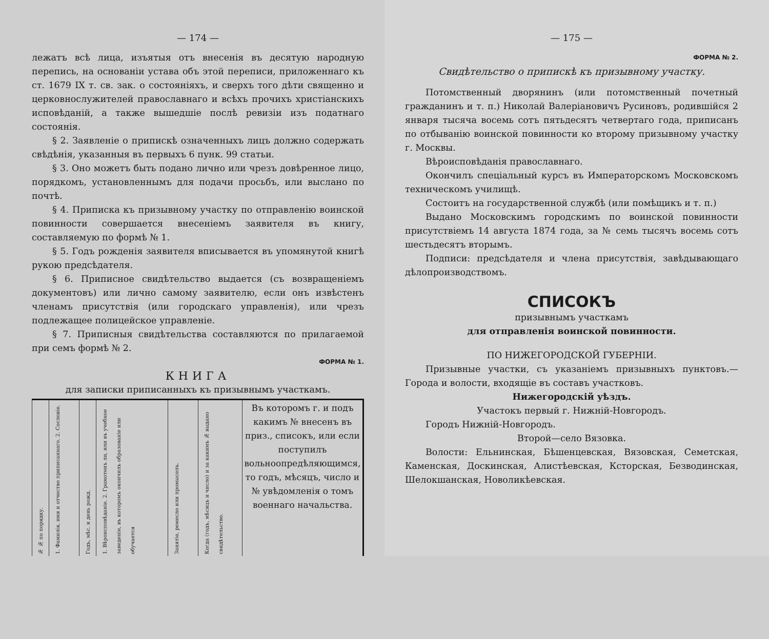— 174 —
лежатъ всѣ лица, изъятыя отъ внесенія въ десятую народную перепись, на основаніи устава объ этой переписи, приложеннаго къ ст. 1679 IX т. св. зак. о состояніяхъ, и сверхъ того дѣти священно и церковнослужителей православнаго и всѣхъ прочихъ христіанскихъ исповѣданій, а также вышедшіе послѣ ревизіи изъ податнаго состоянія.
§ 2. Заявленіе о припискѣ означенныхъ лицъ должно содержать свѣдѣнія, указанныя въ первыхъ 6 пунк. 99 статьи.
§ 3. Оно можетъ быть подано лично или чрезъ довѣренное лицо, порядкомъ, установленнымъ для подачи просьбъ, или выслано по почтѣ.
§ 4. Приписка къ призывному участку по отправленію воинской повинности совершается внесеніемъ заявителя въ книгу, составляемую по формѣ № 1.
§ 5. Годъ рожденія заявителя вписывается въ упомянутой книгѣ рукою предсѣдателя.
§ 6. Приписное свидѣтельство выдается (съ возвращеніемъ документовъ) или лично самому заявителю, если онъ извѣстенъ членамъ присутствія (или городскаго управленія), или чрезъ подлежащее полицейское управленіе.
§ 7. Приписныя свидѣтельства составляются по прилагаемой при семъ формѣ № 2.
ФОРМА № 1.
КНИГА
для записки приписанныхъ къ призывнымъ участкамъ.
| № № по порядку. | 1. Фамилія, имя и отчество приписаннаго. 2. Сословіе. | Годъ, мѣс. и день рожд. | 1. Вѣроисповѣданіе. 2. Грамотенъ ли, или въ учебное заведеніе, въ которомъ окончилъ образованіе или обучается | Занятіе, ремесло или промыселъ. | Когда (годъ, мѣсяцъ и число) и за какимъ № выдано свидѣтельство. | Въ которомъ г. и подъ какимъ № внесенъ въ приз., списокъ, или если поступилъ вольноопредѣляющимся, то годъ, мѣсяцъ, число и № увѣдомленія о томъ военнаго начальства. |
— 175 —
ФОРМА № 2.
Свидѣтельство о припискѣ къ призывному участку.
Потомственный дворянинъ (или потомственный почетный гражданинъ и т. п.) Николай Валеріановичъ Русиновъ, родившійся 2 января тысяча восемь сотъ пятьдесятъ четвертаго года, приписанъ по отбыванію воинской повинности ко второму призывному участку г. Москвы.
Вѣроисповѣданія православнаго.
Окончилъ спеціальный курсъ въ Императорскомъ Московскомъ техническомъ училищѣ.
Состоитъ на государственной службѣ (или помѣщикъ и т. п.)
Выдано Московскимъ городскимъ по воинской повинности присутствіемъ 14 августа 1874 года, за № семь тысячъ восемь сотъ шестьдесятъ вторымъ.
Подписи: предсѣдателя и члена присутствія, завѣдывающаго дѣлопроизводствомъ.
СПИСОКЪ
призывнымъ участкамъ
для отправленія воинской повинности.
ПО НИЖЕГОРОДСКОЙ ГУБЕРНІИ.
Призывные участки, съ указаніемъ призывныхъ пунктовъ.—Города и волости, входящіе въ составъ участковъ.
Нижегородскій уѣздъ.
Участокъ первый г. Нижній-Новгородъ.
Городъ Нижній-Новгородъ.
Второй—село Вязовка.
Волости: Ельнинская, Бѣшенцевская, Вязовская, Семетская, Каменская, Доскинская, Алистѣевская, Ксторская, Безводинская, Шелокшанская, Новоликѣевская.